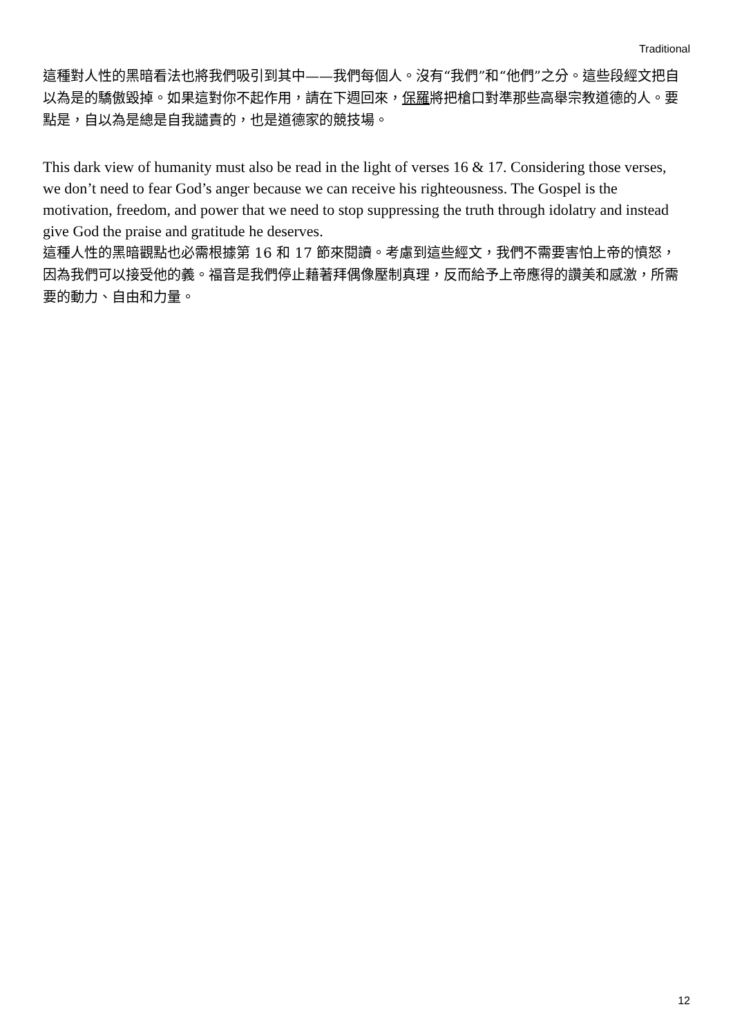Traditional
這種對人性的黑暗看法也將我們吸引到其中——我們每個人。沒有“我們”和“他們”之分。這些段經文把自以為是的驕傲毀掉。如果這對你不起作用，請在下週回來，保羅將把槍口對準那些高舉宗教道德的人。要點是，自以為是總是自我譴責的，也是道德家的競技場。
This dark view of humanity must also be read in the light of verses 16 & 17. Considering those verses, we don’t need to fear God’s anger because we can receive his righteousness. The Gospel is the motivation, freedom, and power that we need to stop suppressing the truth through idolatry and instead give God the praise and gratitude he deserves.
這種人性的黑暗觀點也必需根據第 16 和 17 節來閱讀。考慮到這些經文，我們不需要害怕上帝的憤怒，因為我們可以接受他的義。福音是我們停止藉著拜偶像壓制真理，反而給予上帝應得的讚美和感激，所需要的動力、自由和力量。
12